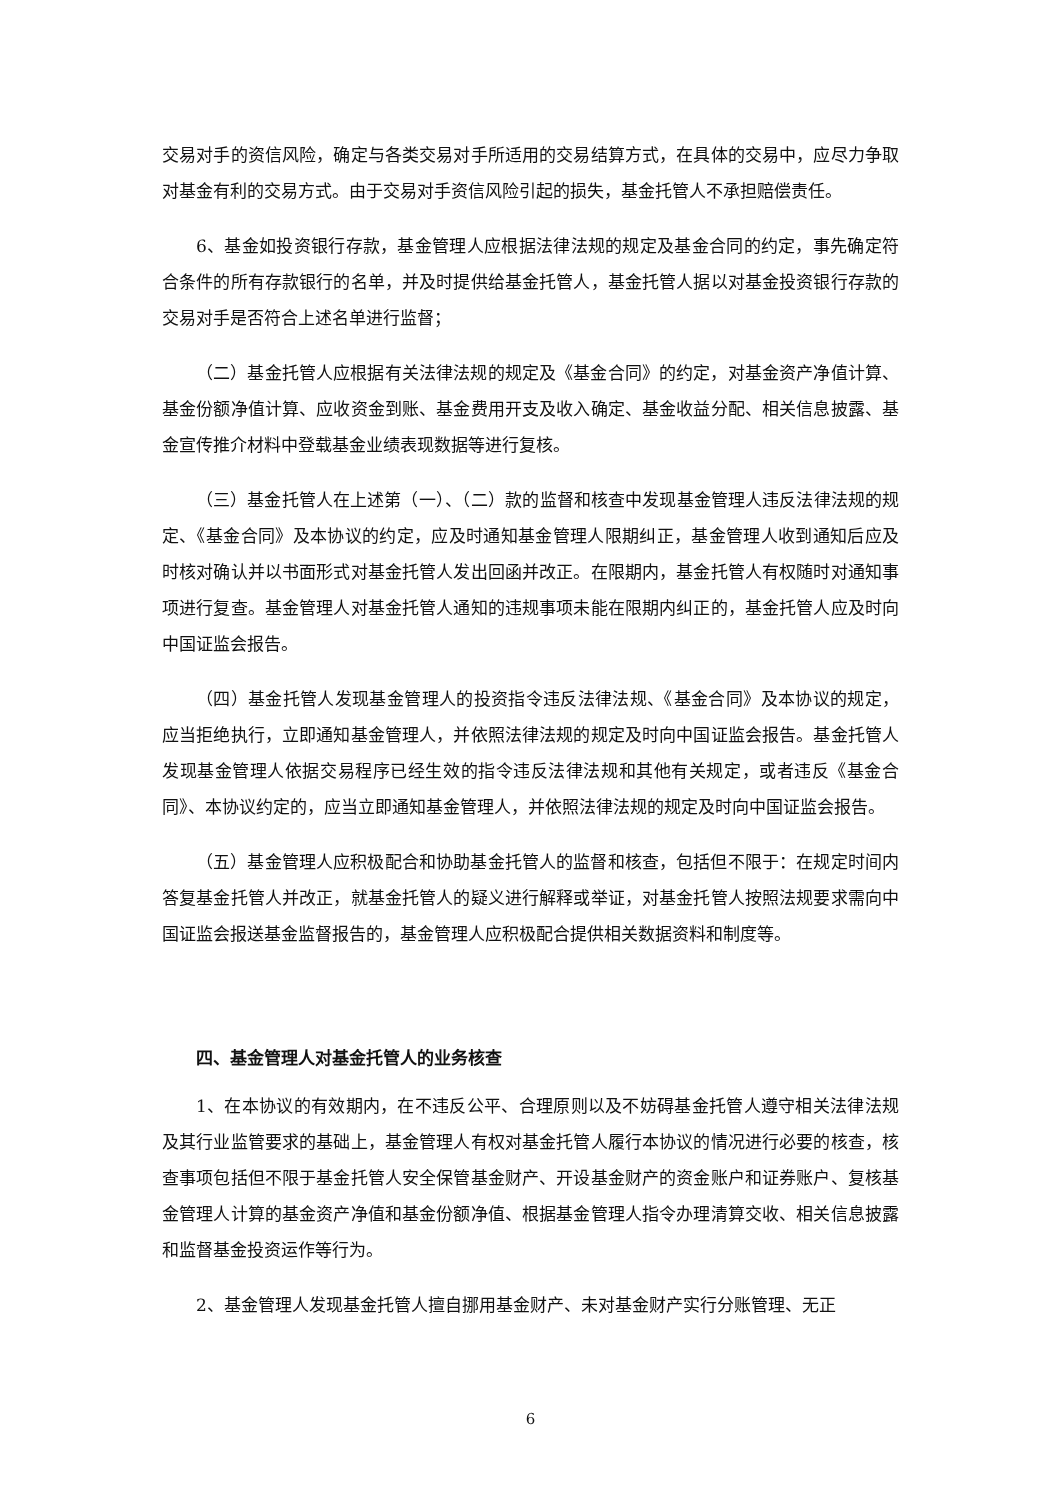交易对手的资信风险，确定与各类交易对手所适用的交易结算方式，在具体的交易中，应尽力争取对基金有利的交易方式。由于交易对手资信风险引起的损失，基金托管人不承担赔偿责任。
6、基金如投资银行存款，基金管理人应根据法律法规的规定及基金合同的约定，事先确定符合条件的所有存款银行的名单，并及时提供给基金托管人，基金托管人据以对基金投资银行存款的交易对手是否符合上述名单进行监督；
（二）基金托管人应根据有关法律法规的规定及《基金合同》的约定，对基金资产净值计算、基金份额净值计算、应收资金到账、基金费用开支及收入确定、基金收益分配、相关信息披露、基金宣传推介材料中登载基金业绩表现数据等进行复核。
（三）基金托管人在上述第（一）、（二）款的监督和核查中发现基金管理人违反法律法规的规定、《基金合同》及本协议的约定，应及时通知基金管理人限期纠正，基金管理人收到通知后应及时核对确认并以书面形式对基金托管人发出回函并改正。在限期内，基金托管人有权随时对通知事项进行复查。基金管理人对基金托管人通知的违规事项未能在限期内纠正的，基金托管人应及时向中国证监会报告。
（四）基金托管人发现基金管理人的投资指令违反法律法规、《基金合同》及本协议的规定，应当拒绝执行，立即通知基金管理人，并依照法律法规的规定及时向中国证监会报告。基金托管人发现基金管理人依据交易程序已经生效的指令违反法律法规和其他有关规定，或者违反《基金合同》、本协议约定的，应当立即通知基金管理人，并依照法律法规的规定及时向中国证监会报告。
（五）基金管理人应积极配合和协助基金托管人的监督和核查，包括但不限于：在规定时间内答复基金托管人并改正，就基金托管人的疑义进行解释或举证，对基金托管人按照法规要求需向中国证监会报送基金监督报告的，基金管理人应积极配合提供相关数据资料和制度等。
四、基金管理人对基金托管人的业务核查
1、在本协议的有效期内，在不违反公平、合理原则以及不妨碍基金托管人遵守相关法律法规及其行业监管要求的基础上，基金管理人有权对基金托管人履行本协议的情况进行必要的核查，核查事项包括但不限于基金托管人安全保管基金财产、开设基金财产的资金账户和证券账户、复核基金管理人计算的基金资产净值和基金份额净值、根据基金管理人指令办理清算交收、相关信息披露和监督基金投资运作等行为。
2、基金管理人发现基金托管人擅自挪用基金财产、未对基金财产实行分账管理、无正
6